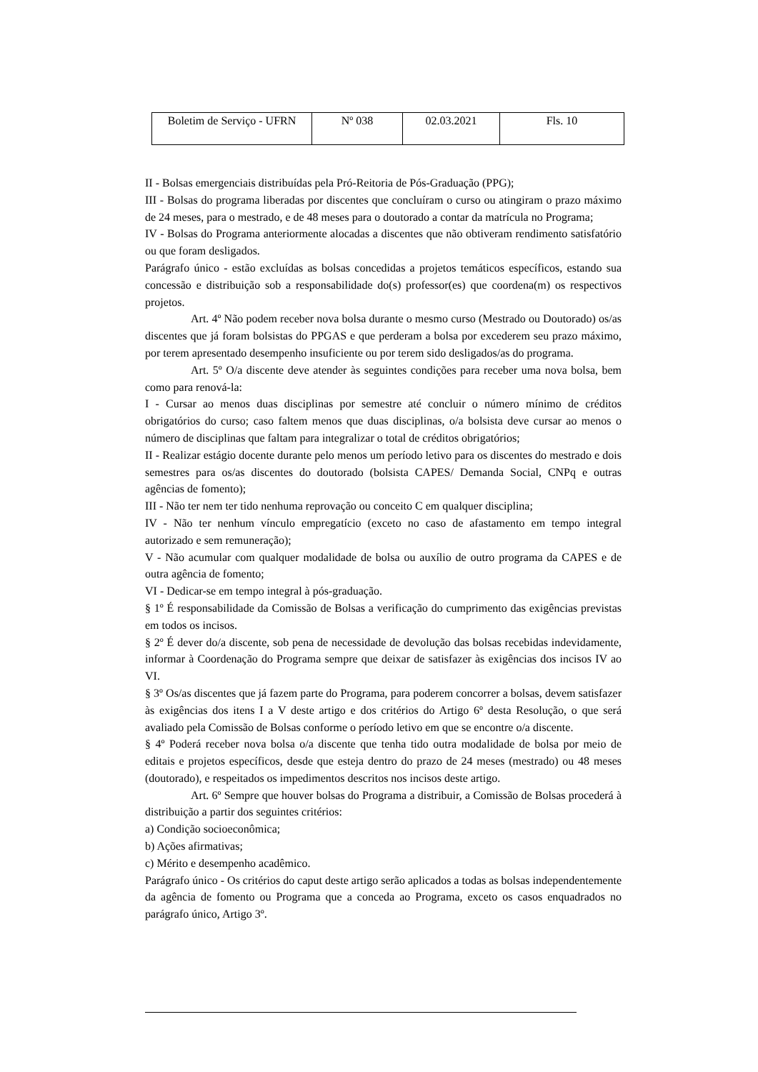| Boletim de Serviço - UFRN | Nº 038 | 02.03.2021 | Fls. 10 |
II - Bolsas emergenciais distribuídas pela Pró-Reitoria de Pós-Graduação (PPG);
III - Bolsas do programa liberadas por discentes que concluíram o curso ou atingiram o prazo máximo de 24 meses, para o mestrado, e de 48 meses para o doutorado a contar da matrícula no Programa;
IV - Bolsas do Programa anteriormente alocadas a discentes que não obtiveram rendimento satisfatório ou que foram desligados.
Parágrafo único - estão excluídas as bolsas concedidas a projetos temáticos específicos, estando sua concessão e distribuição sob a responsabilidade do(s) professor(es) que coordena(m) os respectivos projetos.
Art. 4º Não podem receber nova bolsa durante o mesmo curso (Mestrado ou Doutorado) os/as discentes que já foram bolsistas do PPGAS e que perderam a bolsa por excederem seu prazo máximo, por terem apresentado desempenho insuficiente ou por terem sido desligados/as do programa.
Art. 5º O/a discente deve atender às seguintes condições para receber uma nova bolsa, bem como para renová-la:
I - Cursar ao menos duas disciplinas por semestre até concluir o número mínimo de créditos obrigatórios do curso; caso faltem menos que duas disciplinas, o/a bolsista deve cursar ao menos o número de disciplinas que faltam para integralizar o total de créditos obrigatórios;
II - Realizar estágio docente durante pelo menos um período letivo para os discentes do mestrado e dois semestres para os/as discentes do doutorado (bolsista CAPES/ Demanda Social, CNPq e outras agências de fomento);
III - Não ter nem ter tido nenhuma reprovação ou conceito C em qualquer disciplina;
IV - Não ter nenhum vínculo empregatício (exceto no caso de afastamento em tempo integral autorizado e sem remuneração);
V - Não acumular com qualquer modalidade de bolsa ou auxílio de outro programa da CAPES e de outra agência de fomento;
VI - Dedicar-se em tempo integral à pós-graduação.
§ 1º É responsabilidade da Comissão de Bolsas a verificação do cumprimento das exigências previstas em todos os incisos.
§ 2º É dever do/a discente, sob pena de necessidade de devolução das bolsas recebidas indevidamente, informar à Coordenação do Programa sempre que deixar de satisfazer às exigências dos incisos IV ao VI.
§ 3º Os/as discentes que já fazem parte do Programa, para poderem concorrer a bolsas, devem satisfazer às exigências dos itens I a V deste artigo e dos critérios do Artigo 6º desta Resolução, o que será avaliado pela Comissão de Bolsas conforme o período letivo em que se encontre o/a discente.
§ 4º Poderá receber nova bolsa o/a discente que tenha tido outra modalidade de bolsa por meio de editais e projetos específicos, desde que esteja dentro do prazo de 24 meses (mestrado) ou 48 meses (doutorado), e respeitados os impedimentos descritos nos incisos deste artigo.
Art. 6º Sempre que houver bolsas do Programa a distribuir, a Comissão de Bolsas procederá à distribuição a partir dos seguintes critérios:
a) Condição socioeconômica;
b) Ações afirmativas;
c) Mérito e desempenho acadêmico.
Parágrafo único - Os critérios do caput deste artigo serão aplicados a todas as bolsas independentemente da agência de fomento ou Programa que a conceda ao Programa, exceto os casos enquadrados no parágrafo único, Artigo 3º.